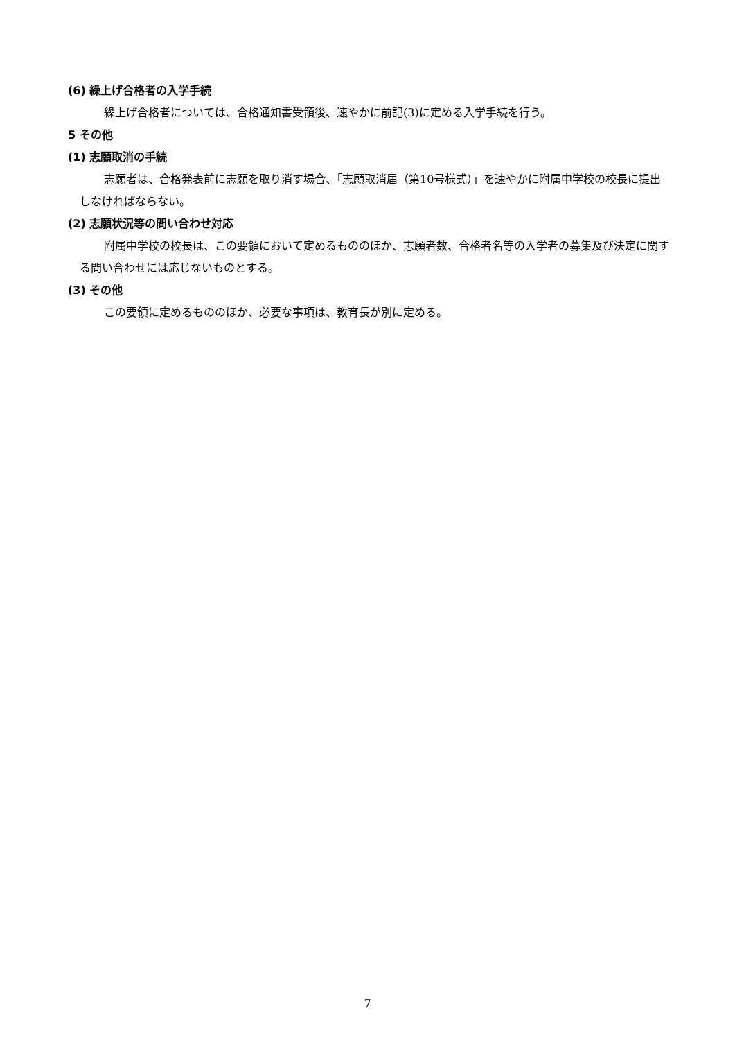(6) 繰上げ合格者の入学手続
繰上げ合格者については、合格通知書受領後、速やかに前記(3)に定める入学手続を行う。
5 その他
(1) 志願取消の手続
志願者は、合格発表前に志願を取り消す場合、「志願取消届（第10号様式）」を速やかに附属中学校の校長に提出しなければならない。
(2) 志願状況等の問い合わせ対応
附属中学校の校長は、この要領において定めるもののほか、志願者数、合格者名等の入学者の募集及び決定に関する問い合わせには応じないものとする。
(3) その他
この要領に定めるもののほか、必要な事項は、教育長が別に定める。
7